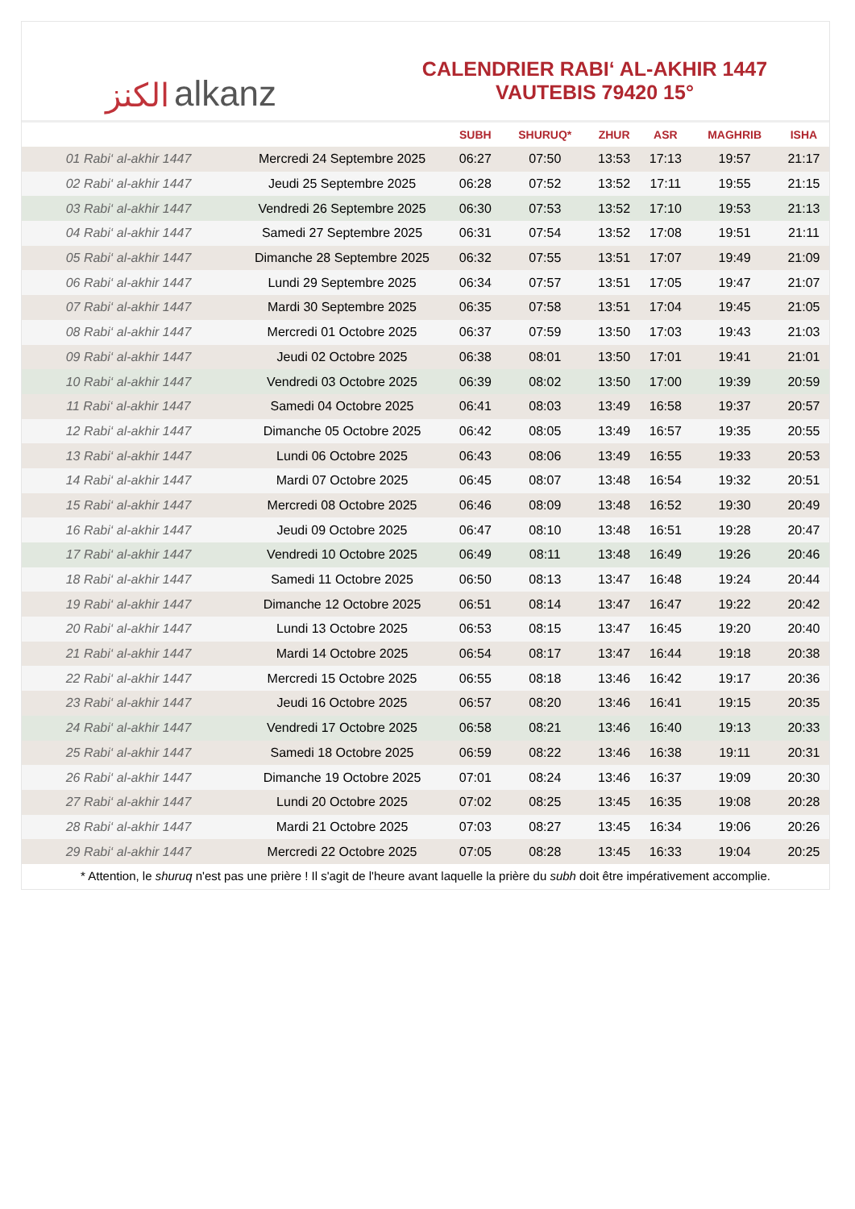الكنز alkanz
CALENDRIER RABI‘ AL-AKHIR 1447
VAUTEBIS 79420 15°
| | | SUBH | SHURUQ* | ZHUR | ASR | MAGHRIB | ISHA |
| --- | --- | --- | --- | --- | --- | --- | --- |
| 01 Rabi‘ al-akhir 1447 | Mercredi 24 Septembre 2025 | 06:27 | 07:50 | 13:53 | 17:13 | 19:57 | 21:17 |
| 02 Rabi‘ al-akhir 1447 | Jeudi 25 Septembre 2025 | 06:28 | 07:52 | 13:52 | 17:11 | 19:55 | 21:15 |
| 03 Rabi‘ al-akhir 1447 | Vendredi 26 Septembre 2025 | 06:30 | 07:53 | 13:52 | 17:10 | 19:53 | 21:13 |
| 04 Rabi‘ al-akhir 1447 | Samedi 27 Septembre 2025 | 06:31 | 07:54 | 13:52 | 17:08 | 19:51 | 21:11 |
| 05 Rabi‘ al-akhir 1447 | Dimanche 28 Septembre 2025 | 06:32 | 07:55 | 13:51 | 17:07 | 19:49 | 21:09 |
| 06 Rabi‘ al-akhir 1447 | Lundi 29 Septembre 2025 | 06:34 | 07:57 | 13:51 | 17:05 | 19:47 | 21:07 |
| 07 Rabi‘ al-akhir 1447 | Mardi 30 Septembre 2025 | 06:35 | 07:58 | 13:51 | 17:04 | 19:45 | 21:05 |
| 08 Rabi‘ al-akhir 1447 | Mercredi 01 Octobre 2025 | 06:37 | 07:59 | 13:50 | 17:03 | 19:43 | 21:03 |
| 09 Rabi‘ al-akhir 1447 | Jeudi 02 Octobre 2025 | 06:38 | 08:01 | 13:50 | 17:01 | 19:41 | 21:01 |
| 10 Rabi‘ al-akhir 1447 | Vendredi 03 Octobre 2025 | 06:39 | 08:02 | 13:50 | 17:00 | 19:39 | 20:59 |
| 11 Rabi‘ al-akhir 1447 | Samedi 04 Octobre 2025 | 06:41 | 08:03 | 13:49 | 16:58 | 19:37 | 20:57 |
| 12 Rabi‘ al-akhir 1447 | Dimanche 05 Octobre 2025 | 06:42 | 08:05 | 13:49 | 16:57 | 19:35 | 20:55 |
| 13 Rabi‘ al-akhir 1447 | Lundi 06 Octobre 2025 | 06:43 | 08:06 | 13:49 | 16:55 | 19:33 | 20:53 |
| 14 Rabi‘ al-akhir 1447 | Mardi 07 Octobre 2025 | 06:45 | 08:07 | 13:48 | 16:54 | 19:32 | 20:51 |
| 15 Rabi‘ al-akhir 1447 | Mercredi 08 Octobre 2025 | 06:46 | 08:09 | 13:48 | 16:52 | 19:30 | 20:49 |
| 16 Rabi‘ al-akhir 1447 | Jeudi 09 Octobre 2025 | 06:47 | 08:10 | 13:48 | 16:51 | 19:28 | 20:47 |
| 17 Rabi‘ al-akhir 1447 | Vendredi 10 Octobre 2025 | 06:49 | 08:11 | 13:48 | 16:49 | 19:26 | 20:46 |
| 18 Rabi‘ al-akhir 1447 | Samedi 11 Octobre 2025 | 06:50 | 08:13 | 13:47 | 16:48 | 19:24 | 20:44 |
| 19 Rabi‘ al-akhir 1447 | Dimanche 12 Octobre 2025 | 06:51 | 08:14 | 13:47 | 16:47 | 19:22 | 20:42 |
| 20 Rabi‘ al-akhir 1447 | Lundi 13 Octobre 2025 | 06:53 | 08:15 | 13:47 | 16:45 | 19:20 | 20:40 |
| 21 Rabi‘ al-akhir 1447 | Mardi 14 Octobre 2025 | 06:54 | 08:17 | 13:47 | 16:44 | 19:18 | 20:38 |
| 22 Rabi‘ al-akhir 1447 | Mercredi 15 Octobre 2025 | 06:55 | 08:18 | 13:46 | 16:42 | 19:17 | 20:36 |
| 23 Rabi‘ al-akhir 1447 | Jeudi 16 Octobre 2025 | 06:57 | 08:20 | 13:46 | 16:41 | 19:15 | 20:35 |
| 24 Rabi‘ al-akhir 1447 | Vendredi 17 Octobre 2025 | 06:58 | 08:21 | 13:46 | 16:40 | 19:13 | 20:33 |
| 25 Rabi‘ al-akhir 1447 | Samedi 18 Octobre 2025 | 06:59 | 08:22 | 13:46 | 16:38 | 19:11 | 20:31 |
| 26 Rabi‘ al-akhir 1447 | Dimanche 19 Octobre 2025 | 07:01 | 08:24 | 13:46 | 16:37 | 19:09 | 20:30 |
| 27 Rabi‘ al-akhir 1447 | Lundi 20 Octobre 2025 | 07:02 | 08:25 | 13:45 | 16:35 | 19:08 | 20:28 |
| 28 Rabi‘ al-akhir 1447 | Mardi 21 Octobre 2025 | 07:03 | 08:27 | 13:45 | 16:34 | 19:06 | 20:26 |
| 29 Rabi‘ al-akhir 1447 | Mercredi 22 Octobre 2025 | 07:05 | 08:28 | 13:45 | 16:33 | 19:04 | 20:25 |
* Attention, le shuruq n'est pas une prière ! Il s'agit de l'heure avant laquelle la prière du subh doit être impérativement accomplie.